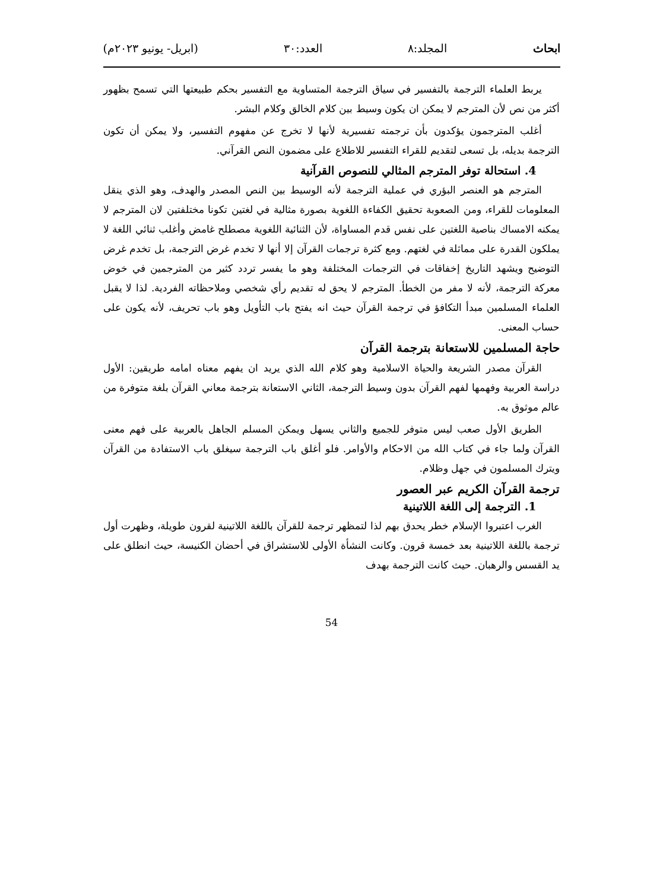ابحاث المجلد:٨ العدد:٣٠ (ابريل- يونيو ٢٠٢٣م)
يربط العلماء الترجمة بالتفسير في سياق الترجمة المتساوية مع التفسير بحكم طبيعتها التي تسمح بظهور أكثر من نص لأن المترجم لا يمكن ان يكون وسيط بين كلام الخالق وكلام البشر.
أغلب المترجمون يؤكدون بأن ترجمته تفسيرية لأنها لا تخرج عن مفهوم التفسير، ولا يمكن أن تكون الترجمة بديله، بل تسعى لتقديم للقراء التفسير للاطلاع على مضمون النص القرآني.
4. استحالة توفر المترجم المثالي للنصوص القرآنية
المترجم هو العنصر البؤري في عملية الترجمة لأنه الوسيط بين النص المصدر والهدف، وهو الذي ينقل المعلومات للقراء، ومن الصعوبة تحقيق الكفاءة اللغوية بصورة مثالية في لغتين تكونا مختلفتين لان المترجم لا يمكنه الامساك بناصية اللغتين على نفس قدم المساواة، لأن الثنائية اللغوية مصطلح غامض وأغلب ثنائي اللغة لا يملكون القدرة على مماثلة في لغتهم. ومع كثرة ترجمات القرآن إلا أنها لا تخدم غرض الترجمة، بل تخدم غرض التوضيح ويشهد التاريخ إخفاقات في الترجمات المختلفة وهو ما يفسر تردد كثير من المترجمين في خوض معركة الترجمة، لأنه لا مفر من الخطأ. المترجم لا يحق له تقديم رأي شخصي وملاحظاته الفردية. لذا لا يقبل العلماء المسلمين مبدأ التكافؤ في ترجمة القرآن حيث انه يفتح باب التأويل وهو باب تحريف، لأنه يكون على حساب المعنى.
حاجة المسلمين للاستعانة بترجمة القرآن
القرآن مصدر الشريعة والحياة الاسلامية وهو كلام الله الذي يريد ان يفهم معناه امامه طريقين: الأول دراسة العربية وفهمها لفهم القرآن بدون وسيط الترجمة، الثاني الاستعانة بترجمة معاني القرآن بلغة متوفرة من عالم موثوق به.
الطريق الأول صعب ليس متوفر للجميع والثاني يسهل ويمكن المسلم الجاهل بالعربية على فهم معنى القرآن ولما جاء في كتاب الله من الاحكام والأوامر. فلو أغلق باب الترجمة سيغلق باب الاستفادة من القرآن ويترك المسلمون في جهل وظلام.
ترجمة القرآن الكريم عبر العصور
1. الترجمة إلى اللغة اللاتينية
الغرب اعتبروا الإسلام خطر يحدق بهم لذا لتمظهر ترجمة للقرآن باللغة اللاتينية لقرون طويلة، وظهرت أول ترجمة باللغة اللاتينية بعد خمسة قرون. وكانت النشأة الأولى للاستشراق في أحضان الكنيسة، حيث انطلق على يد القسس والرهبان. حيث كانت الترجمة بهدف
54